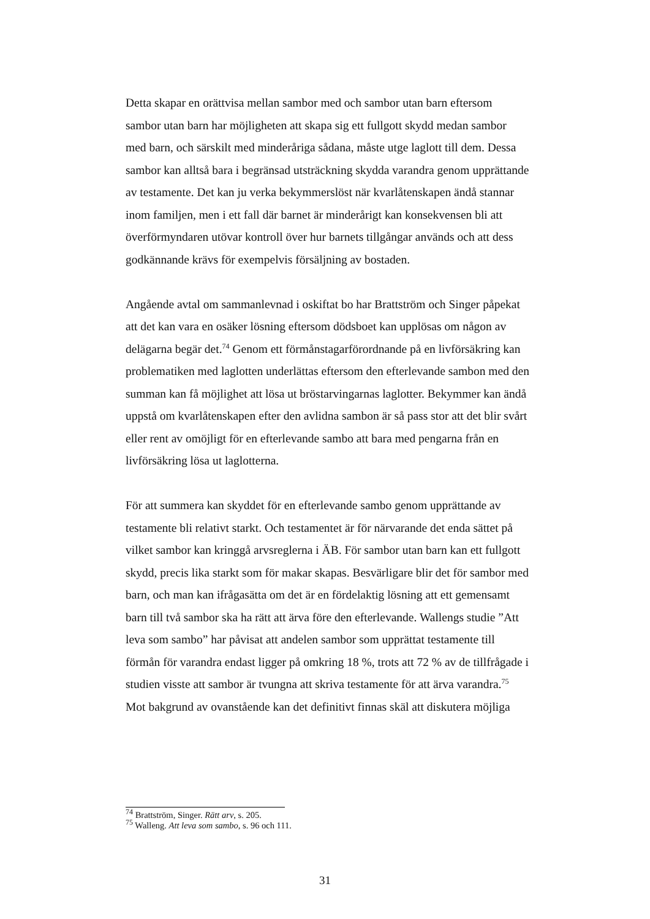Detta skapar en orättvisa mellan sambor med och sambor utan barn eftersom sambor utan barn har möjligheten att skapa sig ett fullgott skydd medan sambor med barn, och särskilt med minderåriga sådana, måste utge laglott till dem. Dessa sambor kan alltså bara i begränsad utsträckning skydda varandra genom upprättande av testamente. Det kan ju verka bekymmerslöst när kvarlåtenskapen ändå stannar inom familjen, men i ett fall där barnet är minderårigt kan konsekvensen bli att överförmyndaren utövar kontroll över hur barnets tillgångar används och att dess godkännande krävs för exempelvis försäljning av bostaden.
Angående avtal om sammanlevnad i oskiftat bo har Brattström och Singer påpekat att det kan vara en osäker lösning eftersom dödsboet kan upplösas om någon av delägarna begär det.<sup>74</sup> Genom ett förmånstagarförordnande på en livförsäkring kan problematiken med laglotten underlättas eftersom den efterlevande sambon med den summan kan få möjlighet att lösa ut bröstarvingarnas laglotter. Bekymmer kan ändå uppstå om kvarlåtenskapen efter den avlidna sambon är så pass stor att det blir svårt eller rent av omöjligt för en efterlevande sambo att bara med pengarna från en livförsäkring lösa ut laglotterna.
För att summera kan skyddet för en efterlevande sambo genom upprättande av testamente bli relativt starkt. Och testamentet är för närvarande det enda sättet på vilket sambor kan kringgå arvsreglerna i ÄB. För sambor utan barn kan ett fullgott skydd, precis lika starkt som för makar skapas. Besvärligare blir det för sambor med barn, och man kan ifrågasätta om det är en fördelaktig lösning att ett gemensamt barn till två sambor ska ha rätt att ärva före den efterlevande. Wallengs studie ”Att leva som sambo” har påvisat att andelen sambor som upprättat testamente till förmån för varandra endast ligger på omkring 18 %, trots att 72 % av de tillfrågade i studien visste att sambor är tvungna att skriva testamente för att ärva varandra.<sup>75</sup> Mot bakgrund av ovanstående kan det definitivt finnas skäl att diskutera möjliga
<sup>74</sup> Brattström, Singer. Rätt arv, s. 205.
<sup>75</sup> Walleng. Att leva som sambo, s. 96 och 111.
31